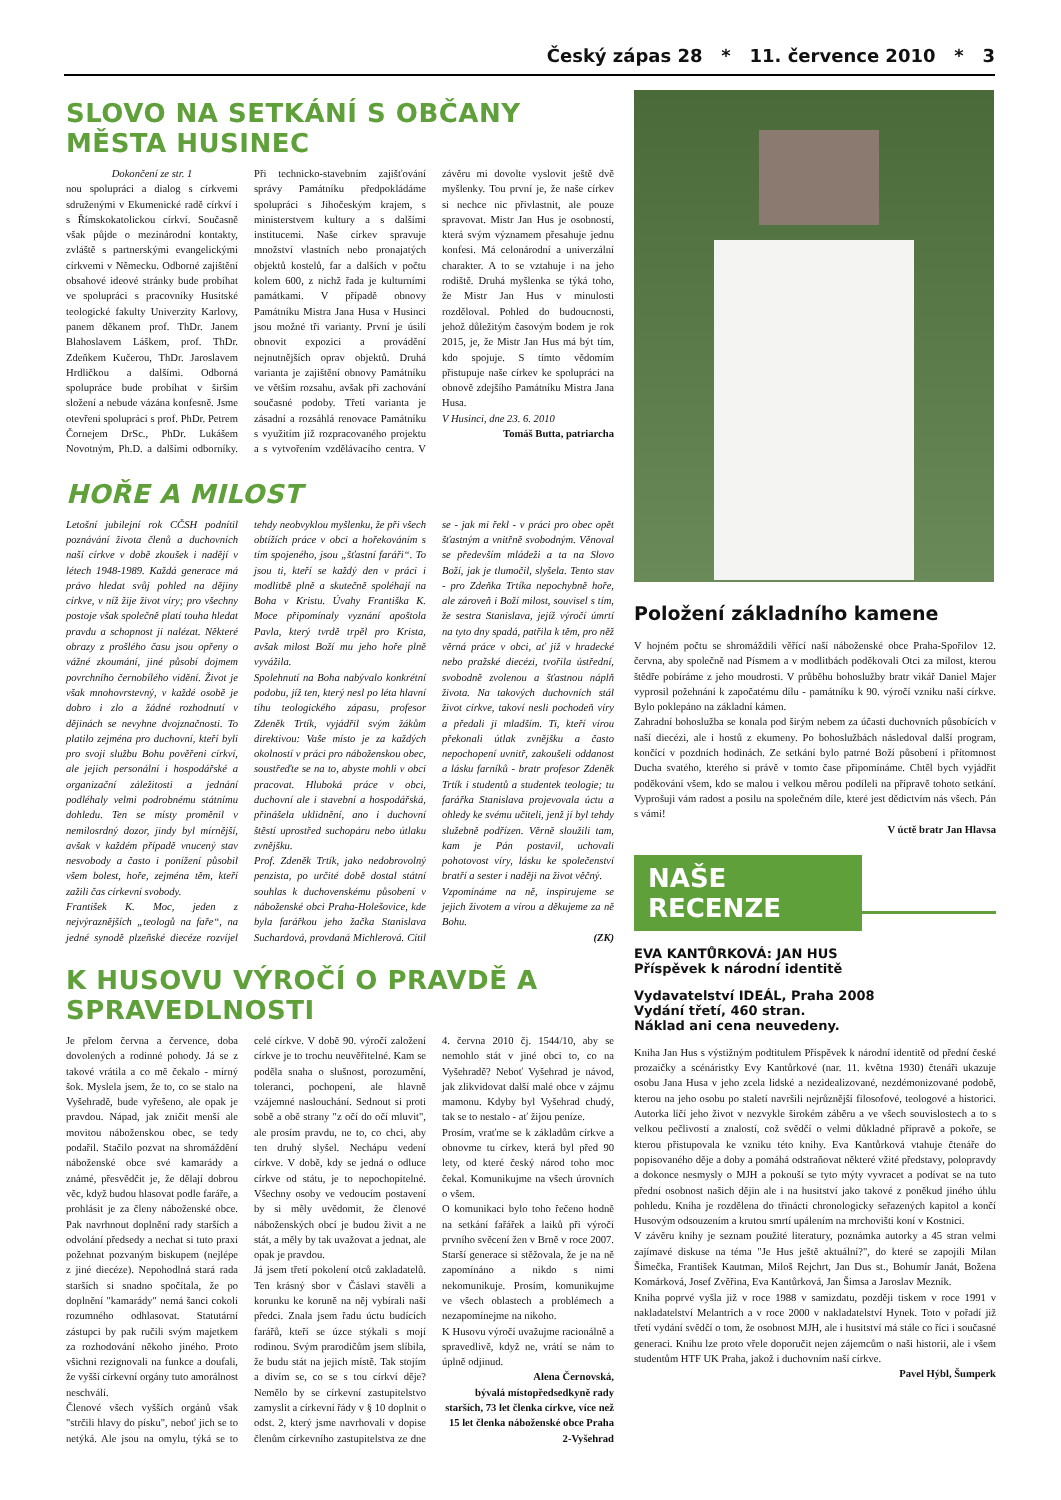Český zápas 28 * 11. července 2010 * 3
SLOVO NA SETKÁNÍ S OBČANY MĚSTA HUSINEC
Dokončení ze str. 1
nou spolupráci a dialog s církvemi sdruženými v Ekumenické radě církví i s Římskokatolickou církví. Současně však půjde o mezinárodní kontakty, zvláště s partnerskými evangelickými církvemi v Německu. Odborné zajištění obsahové ideové stránky bude probíhat ve spolupráci s pracovníky Husitské teologické fakulty Univerzity Karlovy, panem děkanem prof. ThDr. Janem Blahoslavem Láškem, prof. ThDr. Zdeňkem Kučerou, ThDr. Jaroslavem Hrdličkou a dalšími. Odborná spolupráce bude probíhat v širším složení a nebude vázána konfesně. Jsme otevřeni spolupráci s prof. PhDr. Petrem Čornejem DrSc., PhDr. Lukášem Novotným, Ph.D. a dalšími odborníky. Při technicko-stavebním zajišťování správy Památníku předpokládáme spolupráci s Jihočeským krajem, s ministerstvem kultury a s dalšími institucemi. Naše církev spravuje množství vlastních nebo pronajatých objektů kostelů, far a dalších v počtu kolem 600, z nichž řada je kulturními památkami. V případě obnovy Památníku Mistra Jana Husa v Husinci jsou možné tři varianty. První je úsilí obnovit expozici a provádění nejnutnějších oprav objektů. Druhá varianta je zajištění obnovy Památníku ve větším rozsahu, avšak při zachování současné podoby. Třetí varianta je zásadní a rozsáhlá renovace Památníku s využitím již rozpracovaného projektu a s vytvořením vzdělávacího centra. V závěru mi dovolte vyslovit ještě dvě myšlenky. Tou první je, že naše církev si nechce nic přivlastnit, ale pouze spravovat. Mistr Jan Hus je osobností, která svým významem přesahuje jednu konfesi. Má celonárodní a univerzální charakter. A to se vztahuje i na jeho rodiště. Druhá myšlenka se týká toho, že Mistr Jan Hus v minulosti rozděloval. Pohled do budoucnosti, jehož důležitým časovým bodem je rok 2015, je, že Mistr Jan Hus má být tím, kdo spojuje. S tímto vědomím přistupuje naše církev ke spolupráci na obnově zdejšího Památníku Mistra Jana Husa.
V Husinci, dne 23. 6. 2010
Tomáš Butta, patriarcha
HOŘE A MILOST
Letošní jubilejní rok CČSH podnítil poznávání života členů a duchovních naší církve v době zkoušek i nadějí v létech 1948-1989. Každá generace má právo hledat svůj pohled na dějiny církve, v níž žije život víry; pro všechny postoje však společně platí touha hledat pravdu a schopnost ji nalézat. Některé obrazy z prošlého času jsou opřeny o vážné zkoumání, jiné působí dojmem povrchního černobílého vidění. Život je však mnohovrstevný, v každé osobě je dobro i zlo a žádné rozhodnutí v dějinách se nevyhne dvojznačnosti. To platilo zejména pro duchovní, kteří byli pro svoji službu Bohu pověřeni církví, ale jejich personální i hospodářské a organizační záležitosti a jednání podléhaly velmi podrobnému státnímu dohledu. Ten se místy proměnil v nemilosrdný dozor, jindy byl mírnější, avšak v každém případě vnucený stav nesvobody a často i ponížení působil všem bolest, hoře, zejména těm, kteří zažili čas církevní svobody.
František K. Moc, jeden z nejvýraznějších „teologů na faře“, na jedné synodě plzeňské diecéze rozvíjel tehdy neobvyklou myšlenku, že při všech obtížích práce v obci a hořekováním s tím spojeného, jsou „šťastní faráři“. To jsou ti, kteří se každý den v práci i modlitbě plně a skutečně spoléhají na Boha v Kristu. Úvahy Františka K. Moce připomínaly vyznání apoštola Pavla, který tvrdě trpěl pro Krista, avšak milost Boží mu jeho hoře plně vyvážila.
Spolehnutí na Boha nabývalo konkrétní podobu, jíž ten, který nesl po léta hlavní tíhu teologického zápasu, profesor Zdeněk Trtík, vyjádřil svým žákům direktivou: Vaše místo je za každých okolností v práci pro náboženskou obec, soustřeďte se na to, abyste mohli v obci pracovat. Hluboká práce v obci, duchovní ale i stavební a hospodářská, přinášela uklidnění, ano i duchovní štěstí uprostřed suchopáru nebo útlaku zvnějšku.
Prof. Zdeněk Trtík, jako nedobrovolný penzista, po určité době dostal státní souhlas k duchovenskému působení v náboženské obci Praha-Holešovice, kde byla farářkou jeho žačka Stanislava Suchardová, provdaná Michlerová. Cítil se - jak mi řekl - v práci pro obec opět šťastným a vnitřně svobodným. Věnoval se především mládeži a ta na Slovo Boží, jak je tlumočil, slyšela. Tento stav - pro Zdeňka Trtíka nepochybně hoře, ale zároveň i Boží milost, souvisel s tím, že sestra Stanislava, jejíž výročí úmrtí na tyto dny spadá, patřila k těm, pro něž věrná práce v obci, ať již v hradecké nebo pražské diecézi, tvořila ústřední, svobodně zvolenou a šťastnou náplň života. Na takových duchovních stál život církve, takoví nesli pochodeň víry a předali ji mladším. Ti, kteří vírou překonali útlak zvnějšku a často nepochopení uvnitř, zakoušeli oddanost a lásku farníků - bratr profesor Zdeněk Trtík i studentů a studentek teologie; tu farářka Stanislava projevovala úctu a ohledy ke svému učiteli, jenž jí byl tehdy služebně podřízen. Věrně sloužili tam, kam je Pán postavil, uchovali pohotovost víry, lásku ke společenství bratří a sester i naději na život věčný.
Vzpomínáme na ně, inspirujeme se jejich životem a vírou a děkujeme za ně Bohu.
(ZK)
K HUSOVU VÝROČÍ O PRAVDĚ A SPRAVEDLNOSTI
Je přelom června a července, doba dovolených a rodinné pohody. Já se z takové vrátila a co mě čekalo - mírný šok. Myslela jsem, že to, co se stalo na Vyšehradě, bude vyřešeno, ale opak je pravdou. Nápad, jak zničit menší ale movitou náboženskou obec, se tedy podařil. Stačilo pozvat na shromáždění náboženské obce své kamarády a známé, přesvědčit je, že dělají dobrou věc, když budou hlasovat podle faráře, a prohlásit je za členy náboženské obce. Pak navrhnout doplnění rady starších a odvolání předsedy a nechat si tuto praxi požehnat pozvaným biskupem (nejlépe z jiné diecéze). Nepohodlná stará rada starších si snadno spočítala, že po doplnění "kamarády" nemá šanci cokoli rozumného odhlasovat. Statutární zástupci by pak ručili svým majetkem za rozhodování někoho jiného. Proto všichni rezignovali na funkce a doufali, že vyšší církevní orgány tuto amorálnost neschválí.
Členové všech vyšších orgánů však "strčili hlavy do písku", neboť jich se to netýká. Ale jsou na omylu, týká se to celé církve. V době 90. výročí založení církve je to trochu neuvěřitelné. Kam se poděla snaha o slušnost, porozumění, toleranci, pochopení, ale hlavně vzájemné naslouchání. Sednout si proti sobě a obě strany "z očí do očí mluvit", ale prosím pravdu, ne to, co chci, aby ten druhý slyšel. Nechápu vedení církve. V době, kdy se jedná o odluce církve od státu, je to nepochopitelné. Všechny osoby ve vedoucím postavení by si měly uvědomit, že členové náboženských obcí je budou živit a ne stát, a měly by tak uvažovat a jednat, ale opak je pravdou.
Já jsem třetí pokolení otců zakladatelů. Ten krásný sbor v Čáslavi stavěli a korunku ke koruně na něj vybírali naši předci. Znala jsem řadu úctu budících farářů, kteří se úzce stýkali s mojí rodinou. Svým prarodičům jsem slíbila, že budu stát na jejich místě. Tak stojím a divím se, co se s tou církví děje? Nemělo by se církevní zastupitelstvo zamyslit a církevní řády v § 10 doplnit o odst. 2, který jsme navrhovali v dopise členům církevního zastupitelstva ze dne 4. června 2010 čj. 1544/10, aby se nemohlo stát v jiné obci to, co na Vyšehradě? Neboť Vyšehrad je návod, jak zlikvidovat další malé obce v zájmu mamonu. Kdyby byl Vyšehrad chudý, tak se to nestalo - ať žijou peníze.
Prosím, vraťme se k základům církve a obnovme tu církev, která byl před 90 lety, od které český národ toho moc čekal. Komunikujme na všech úrovních o všem.
O komunikaci bylo toho řečeno hodně na setkání fařářek a laiků při výročí prvního svěcení žen v Brně v roce 2007. Starší generace si stěžovala, že je na ně zapomínáno a nikdo s nimi nekomunikuje. Prosím, komunikujme ve všech oblastech a problémech a nezapomínejme na nikoho.
K Husovu výročí uvažujme racionálně a spravedlivě, když ne, vrátí se nám to úplně odjinud.
Alena Černovská,
bývalá místopředsedkyně rady starších, 73 let členka církve, více než 15 let členka náboženské obce Praha 2-Vyšehrad
Položení základního kamene
V hojném počtu se shromáždili věřící naší náboženské obce Praha-Spořilov 12. června, aby společně nad Písmem a v modlitbách poděkovali Otci za milost, kterou štědře pobíráme z jeho moudrosti. V průběhu bohoslužby bratr vikář Daniel Majer vyprosil požehnání k započatému dílu - památníku k 90. výročí vzniku naší církve. Bylo poklepáno na základní kámen.
Zahradní bohoslužba se konala pod širým nebem za účasti duchovních působících v naší diecézi, ale i hostů z ekumeny. Po bohoslužbách následoval další program, končící v pozdních hodinách. Ze setkání bylo patrné Boží působení i přítomnost Ducha svatého, kterého si právě v tomto čase připomínáme. Chtěl bych vyjádřit poděkování všem, kdo se malou i velkou měrou podíleli na přípravě tohoto setkání. Vyprošuji vám radost a posilu na společném díle, které jest dědictvím nás všech. Pán s vámi!
V úctě bratr Jan Hlavsa
NAŠE RECENZE
EVA KANTŮRKOVÁ: JAN HUS
Příspěvek k národní identitě
Vydavatelství IDEÁL, Praha 2008
Vydání třetí, 460 stran.
Náklad ani cena neuvedeny.
Kniha Jan Hus s výstižným podtitulem Příspěvek k národní identitě od přední české prozaičky a scénáristky Evy Kantůrkové (nar. 11. května 1930) čtenáři ukazuje osobu Jana Husa v jeho zcela lidské a nezidealizované, nezdémonizované podobě, kterou na jeho osobu po staletí navršili nejrůznější filosofové, teologové a historici. Autorka líčí jeho život v nezvykle širokém záběru a ve všech souvislostech a to s velkou pečlivostí a znalostí, což svědčí o velmi důkladné přípravě a pokoře, se kterou přistupovala ke vzniku této knihy. Eva Kantůrková vtahuje čtenáře do popisovaného děje a doby a pomáhá odstraňovat některé vžité představy, polopravdy a dokonce nesmysly o MJH a pokouší se tyto mýty vyvracet a podívat se na tuto přední osobnost našich dějin ale i na husitství jako takové z poněkud jiného úhlu pohledu. Kniha je rozdělena do třinácti chronologicky seřazených kapitol a končí Husovým odsouzením a krutou smrtí upálením na mrchovišti koní v Kostnici.
V závěru knihy je seznam použité literatury, poznámka autorky a 45 stran velmi zajímavé diskuse na téma "Je Hus ještě aktuální?", do které se zapojili Milan Šimečka, František Kautman, Miloš Rejchrt, Jan Dus st., Bohumír Janát, Božena Komárková, Josef Zvěřina, Eva Kantůrková, Jan Šimsa a Jaroslav Mezník.
Kniha poprvé vyšla již v roce 1988 v samizdatu, později tiskem v roce 1991 v nakladatelství Melantrich a v roce 2000 v nakladatelství Hynek. Toto v pořadí již třetí vydání svědčí o tom, že osobnost MJH, ale i husitství má stále co říci i současné generaci. Knihu lze proto vřele doporučit nejen zájemcům o naši historii, ale i všem studentům HTF UK Praha, jakož i duchovním naší církve.
Pavel Hýbl, Šumperk